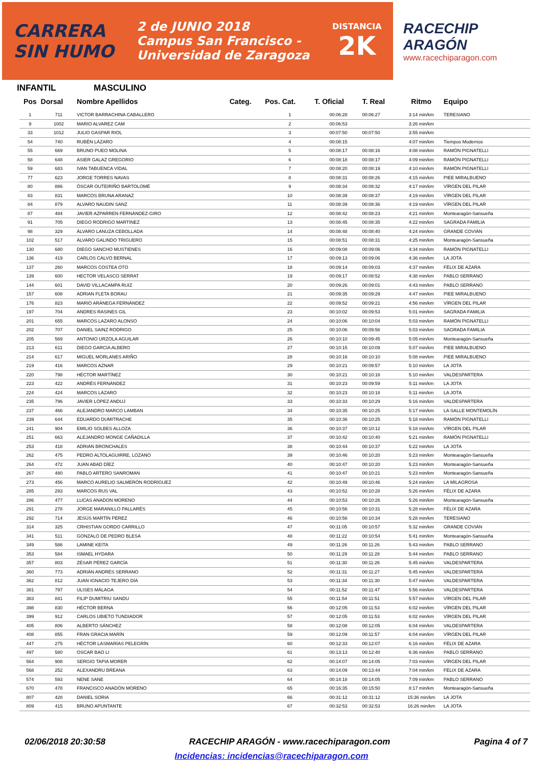CARRERA
SIN HUMO
2 de JUNIO 2018
Campus San Francisco -
Universidad de Zaragoza
DISTANCIA
2K
RACECHIP
ARAGÓN
www.racechiparagon.com
INFANTIL MASCULINO
| Pos | Dorsal | Nombre Apellidos | Categ. | Pos. Cat. | T. Oficial | T. Real | Ritmo | Equipo |
| --- | --- | --- | --- | --- | --- | --- | --- | --- |
| 1 | 711 | VICTOR BARRACHINA CABALLERO | | 1 | 00:06:28 | 00:06:27 | 3:14 min/km | TERESIANO |
| 9 | 1002 | MARIO ALVAREZ CAM | | 2 | 00:06:53 | | 3:26 min/km | |
| 33 | 1012 | JULIO GASPAR RIOL | | 3 | 00:07:50 | 00:07:50 | 3:55 min/km | |
| 54 | 740 | RUBÉN LÁZARO | | 4 | 00:08:15 | | 4:07 min/km | Tiempos Modernos |
| 55 | 669 | BRUNO PUEO MOLINA | | 5 | 00:08:17 | 00:08:16 | 4:08 min/km | RAMÓN PIGNATELLI |
| 58 | 648 | ASIER GALAZ GREGORIO | | 6 | 00:08:18 | 00:08:17 | 4:09 min/km | RAMÓN PIGNATELLI |
| 59 | 683 | IVAN TABUENCA VIDAL | | 7 | 00:08:20 | 00:08:19 | 4:10 min/km | RAMÓN PIGNATELLI |
| 77 | 623 | JORGE TORRES NAVAS | | 8 | 00:08:31 | 00:08:26 | 4:15 min/km | PIEE MIRALBUENO |
| 80 | 886 | ÓSCAR OUTEIRIÑO BARTOLOMÉ | | 9 | 00:08:34 | 00:08:32 | 4:17 min/km | VÍRGEN DEL PILAR |
| 83 | 831 | MARCOS BRUNA ARANAZ | | 10 | 00:08:39 | 00:08:37 | 4:19 min/km | VÍRGEN DEL PILAR |
| 84 | 879 | ALVARO NAUDIN SANZ | | 11 | 00:08:39 | 00:08:36 | 4:19 min/km | VÍRGEN DEL PILAR |
| 87 | 484 | JAVIER AZPARREN FERNÁNDEZ-GIRO | | 12 | 00:08:42 | 00:08:23 | 4:21 min/km | Montearagón-Sansueña |
| 91 | 705 | DIEGO RODRIGO MARTINEZ | | 13 | 00:08:45 | 00:08:35 | 4:22 min/km | SAGRADA FAMILIA |
| 98 | 329 | ÁLVARO LANUZA CEBOLLADA | | 14 | 00:08:48 | 00:08:40 | 4:24 min/km | GRANDE COVIÁN |
| 102 | 517 | ÁLVARO GALINDO TRIGUERO | | 15 | 00:08:51 | 00:08:31 | 4:25 min/km | Montearagón-Sansueña |
| 130 | 680 | DIEGO SANCHO MUSTIENES | | 16 | 00:09:08 | 00:09:06 | 4:34 min/km | RAMÓN PIGNATELLI |
| 136 | 419 | CARLOS CALVO BERNAL | | 17 | 00:09:13 | 00:09:06 | 4:36 min/km | LA JOTA |
| 137 | 260 | MARCOS COSTEA OTO | | 18 | 00:09:14 | 00:09:03 | 4:37 min/km | FÉLIX DE AZARA |
| 139 | 600 | HECTOR VELASCO SERRAT | | 19 | 00:09:17 | 00:08:52 | 4:38 min/km | PABLO SERRANO |
| 144 | 601 | DAVID VILLACAMPA RUIZ | | 20 | 00:09:26 | 00:09:01 | 4:43 min/km | PABLO SERRANO |
| 157 | 608 | ADRIAN FLETA BORAU | | 21 | 00:09:35 | 00:09:29 | 4:47 min/km | PIEE MIRALBUENO |
| 176 | 823 | MARIO ARÁNEGA FERNÁNDEZ | | 22 | 00:09:52 | 00:09:21 | 4:56 min/km | VÍRGEN DEL PILAR |
| 197 | 704 | ANDRES RASINES GIL | | 23 | 00:10:02 | 00:09:53 | 5:01 min/km | SAGRADA FAMILIA |
| 201 | 655 | MARCOS LAZARO ALONSO | | 24 | 00:10:06 | 00:10:04 | 5:03 min/km | RAMÓN PIGNATELLI |
| 202 | 707 | DANIEL SAINZ RODRIGO | | 25 | 00:10:06 | 00:09:56 | 5:03 min/km | SAGRADA FAMILIA |
| 205 | 569 | ANTONIO URZOLA AGUILAR | | 26 | 00:10:10 | 00:09:45 | 5:05 min/km | Montearagón-Sansueña |
| 213 | 611 | DIEGO GARCIA ALBERO | | 27 | 00:10:15 | 00:10:09 | 5:07 min/km | PIEE MIRALBUENO |
| 214 | 617 | MIGUEL MORLANES ARIÑO | | 28 | 00:10:16 | 00:10:10 | 5:08 min/km | PIEE MIRALBUENO |
| 219 | 416 | MARCOS AZNAR | | 29 | 00:10:21 | 00:09:57 | 5:10 min/km | LA JOTA |
| 220 | 798 | HÉCTOR MARTÍNEZ | | 30 | 00:10:21 | 00:10:18 | 5:10 min/km | VALDESPARTERA |
| 223 | 422 | ANDRÉS FERNÁNDEZ | | 31 | 00:10:23 | 00:09:59 | 5:11 min/km | LA JOTA |
| 224 | 424 | MARCOS LÁZARO | | 32 | 00:10:23 | 00:10:18 | 5:11 min/km | LA JOTA |
| 235 | 796 | JAVIER LÓPEZ ANDUJ | | 33 | 00:10:33 | 00:10:29 | 5:16 min/km | VALDESPARTERA |
| 237 | 466 | ALEJANDRO MARCO LAMBAN | | 34 | 00:10:35 | 00:10:25 | 5:17 min/km | LA SALLE MONTEMOLÍN |
| 239 | 644 | EDUARDO DUMITRACHE | | 35 | 00:10:36 | 00:10:25 | 5:18 min/km | RAMÓN PIGNATELLI |
| 241 | 904 | EMILIO SOLBES ALLOZA | | 36 | 00:10:37 | 00:10:12 | 5:18 min/km | VÍRGEN DEL PILAR |
| 251 | 663 | ALEJANDRO MONGE CAÑADILLA | | 37 | 00:10:42 | 00:10:40 | 5:21 min/km | RAMÓN PIGNATELLI |
| 253 | 418 | ADRIÁN BRONCHALES | | 38 | 00:10:44 | 00:10:37 | 5:22 min/km | LA JOTA |
| 262 | 475 | PEDRO ALTOLAGUIRRE, LOZANO | | 39 | 00:10:46 | 00:10:20 | 5:23 min/km | Montearagón-Sansueña |
| 264 | 472 | JUAN ABAD DÍEZ | | 40 | 00:10:47 | 00:10:20 | 5:23 min/km | Montearagón-Sansueña |
| 267 | 480 | PABLO ARTERO SANROMAN | | 41 | 00:10:47 | 00:10:21 | 5:23 min/km | Montearagón-Sansueña |
| 273 | 456 | MARCO AURELIO SALMERÓN RODRÍGUEZ | | 42 | 00:10:49 | 00:10:46 | 5:24 min/km | LA MILAGROSA |
| 285 | 293 | MARCOS RUS VAL | | 43 | 00:10:52 | 00:10:28 | 5:26 min/km | FÉLIX DE AZARA |
| 286 | 477 | LUCAS ANADON MORENO | | 44 | 00:10:53 | 00:10:26 | 5:26 min/km | Montearagón-Sansueña |
| 291 | 278 | JORGE MARANILLO PALLARÉS | | 45 | 00:10:56 | 00:10:31 | 5:28 min/km | FÉLIX DE AZARA |
| 292 | 714 | JESÚS MARTÍN PÉREZ | | 46 | 00:10:56 | 00:10:34 | 5:28 min/km | TERESIANO |
| 314 | 325 | CRHISTIAN GORDO CARRILLO | | 47 | 00:11:05 | 00:10:57 | 5:32 min/km | GRANDE COVIÁN |
| 341 | 511 | GONZALO DE PEDRO BLESA | | 48 | 00:11:22 | 00:10:54 | 5:41 min/km | Montearagón-Sansueña |
| 349 | 586 | LAMINE KEITA | | 49 | 00:11:26 | 00:11:26 | 5:43 min/km | PABLO SERRANO |
| 353 | 584 | ISMAEL HYDARA | | 50 | 00:11:29 | 00:11:28 | 5:44 min/km | PABLO SERRANO |
| 357 | 803 | ZÉSAR PÉREZ GARCÍA | | 51 | 00:11:30 | 00:11:26 | 5:45 min/km | VALDESPARTERA |
| 360 | 773 | ADRIÁN ANDRÉS SERRANO | | 52 | 00:11:31 | 00:11:27 | 5:45 min/km | VALDESPARTERA |
| 362 | 812 | JUAN IGNACIO TEJERO DÍA | | 53 | 00:11:34 | 00:11:30 | 5:47 min/km | VALDESPARTERA |
| 381 | 797 | ULISES MÁLAGA | | 54 | 00:11:52 | 00:11:47 | 5:56 min/km | VALDESPARTERA |
| 383 | 841 | FILIP DUMITRIU SANDU | | 55 | 00:11:54 | 00:11:51 | 5:57 min/km | VÍRGEN DEL PILAR |
| 398 | 830 | HÉCTOR BERNA | | 56 | 00:12:05 | 00:11:53 | 6:02 min/km | VÍRGEN DEL PILAR |
| 399 | 912 | CARLOS UBIETO TUNDIADOR | | 57 | 00:12:05 | 00:11:53 | 6:02 min/km | VÍRGEN DEL PILAR |
| 405 | 806 | ALBERTO SÁNCHEZ | | 58 | 00:12:08 | 00:12:05 | 6:04 min/km | VALDESPARTERA |
| 408 | 855 | FRAN GRACIA MARÍN | | 59 | 00:12:09 | 00:11:57 | 6:04 min/km | VÍRGEN DEL PILAR |
| 447 | 275 | HÉCTOR LASMARÍAS PELEGRÍN | | 60 | 00:12:33 | 00:12:07 | 6:16 min/km | FÉLIX DE AZARA |
| 497 | 580 | OSCAR BAO LI | | 61 | 00:13:13 | 00:12:40 | 6:36 min/km | PABLO SERRANO |
| 564 | 908 | SERGIO TAPIA MORER | | 62 | 00:14:07 | 00:14:05 | 7:03 min/km | VÍRGEN DEL PILAR |
| 568 | 252 | ALEXANDRU BREANA | | 63 | 00:14:09 | 00:13:44 | 7:04 min/km | FÉLIX DE AZARA |
| 574 | 593 | NENE SANE | | 64 | 00:14:18 | 00:14:05 | 7:09 min/km | PABLO SERRANO |
| 670 | 478 | FRANCISCO ANADÓN MORENO | | 65 | 00:16:35 | 00:15:50 | 8:17 min/km | Montearagón-Sansueña |
| 807 | 428 | DANIEL SORIA | | 66 | 00:31:12 | 00:31:12 | 15:36 min/km | LA JOTA |
| 809 | 415 | BRUNO APUNTANTE | | 67 | 00:32:53 | 00:32:53 | 16:26 min/km | LA JOTA |
02/06/2018 20:30:58 RACECHIP ARAGÓN - www.racechiparagon.com Pagina 4 of 7
Incidencias: incidencias@racechiparagon.com